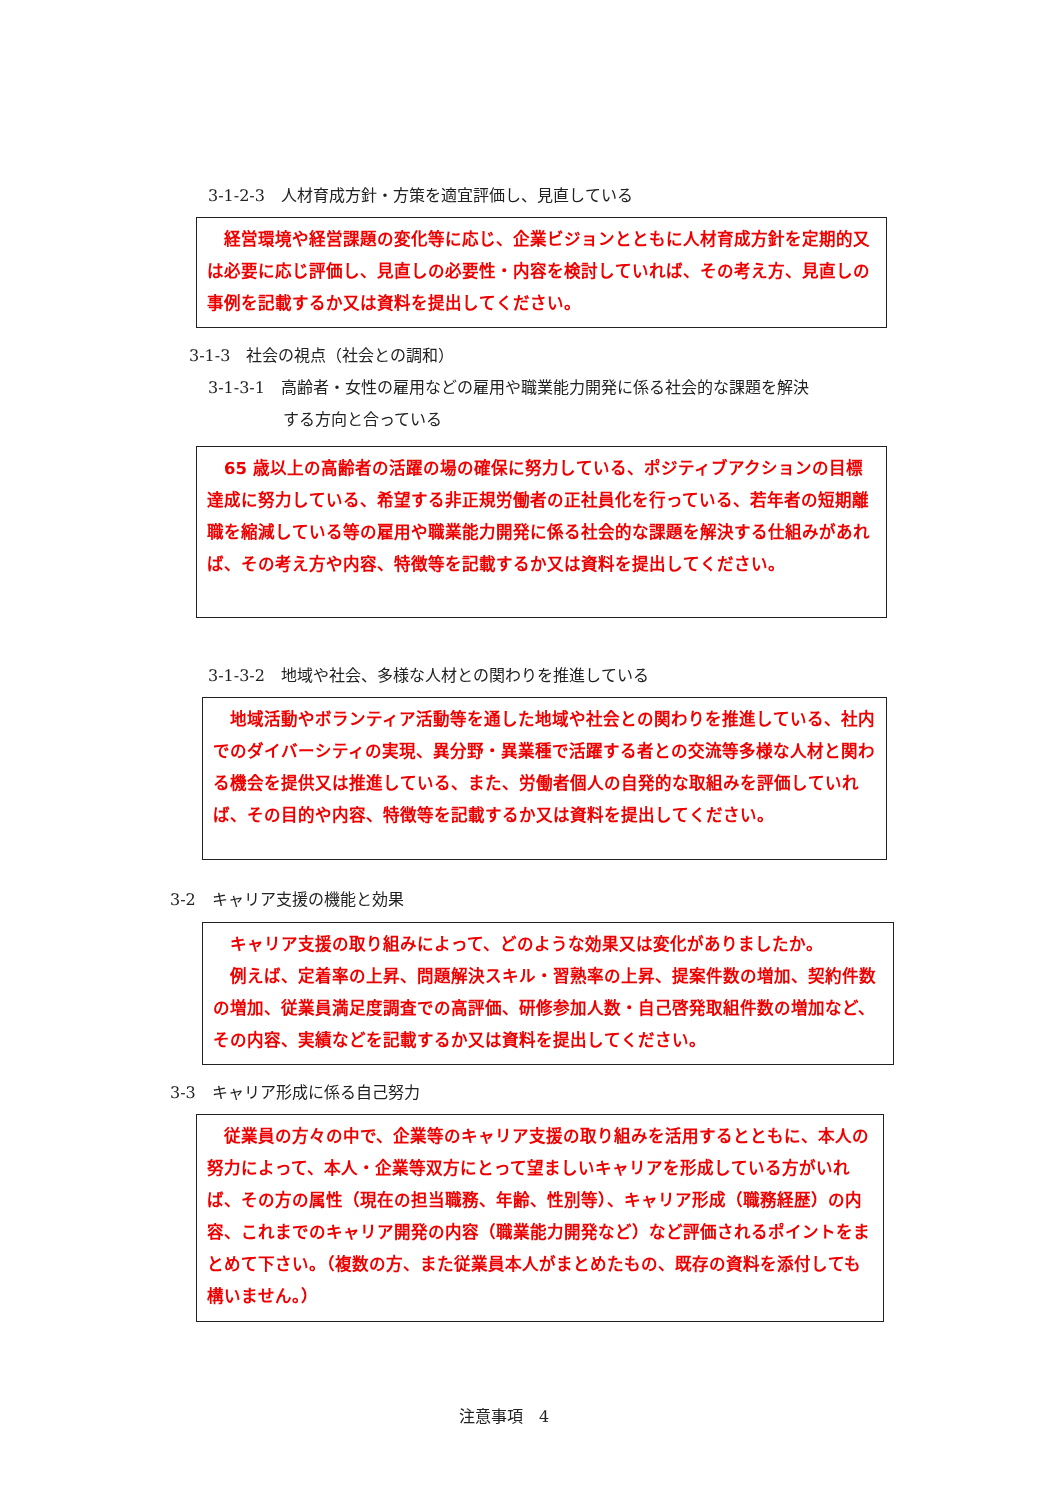3-1-2-3　人材育成方針・方策を適宜評価し、見直している
　経営環境や経営課題の変化等に応じ、企業ビジョンとともに人材育成方針を定期的又は必要に応じ評価し、見直しの必要性・内容を検討していれば、その考え方、見直しの事例を記載するか又は資料を提出してください。
3-1-3　社会の視点（社会との調和）
3-1-3-1　高齢者・女性の雇用などの雇用や職業能力開発に係る社会的な課題を解決
する方向と合っている
　65 歳以上の高齢者の活躍の場の確保に努力している、ポジティブアクションの目標達成に努力している、希望する非正規労働者の正社員化を行っている、若年者の短期離職を縮減している等の雇用や職業能力開発に係る社会的な課題を解決する仕組みがあれば、その考え方や内容、特徴等を記載するか又は資料を提出してください。
3-1-3-2　地域や社会、多様な人材との関わりを推進している
　地域活動やボランティア活動等を通した地域や社会との関わりを推進している、社内でのダイバーシティの実現、異分野・異業種で活躍する者との交流等多様な人材と関わる機会を提供又は推進している、また、労働者個人の自発的な取組みを評価していれば、その目的や内容、特徴等を記載するか又は資料を提出してください。
3-2　キャリア支援の機能と効果
　キャリア支援の取り組みによって、どのような効果又は変化がありましたか。
　例えば、定着率の上昇、問題解決スキル・習熟率の上昇、提案件数の増加、契約件数の増加、従業員満足度調査での高評価、研修参加人数・自己啓発取組件数の増加など、その内容、実績などを記載するか又は資料を提出してください。
3-3　キャリア形成に係る自己努力
　従業員の方々の中で、企業等のキャリア支援の取り組みを活用するとともに、本人の努力によって、本人・企業等双方にとって望ましいキャリアを形成している方がいれば、その方の属性（現在の担当職務、年齢、性別等）、キャリア形成（職務経歴）の内容、これまでのキャリア開発の内容（職業能力開発など）など評価されるポイントをまとめて下さい。（複数の方、また従業員本人がまとめたもの、既存の資料を添付しても構いません。）
注意事項　4